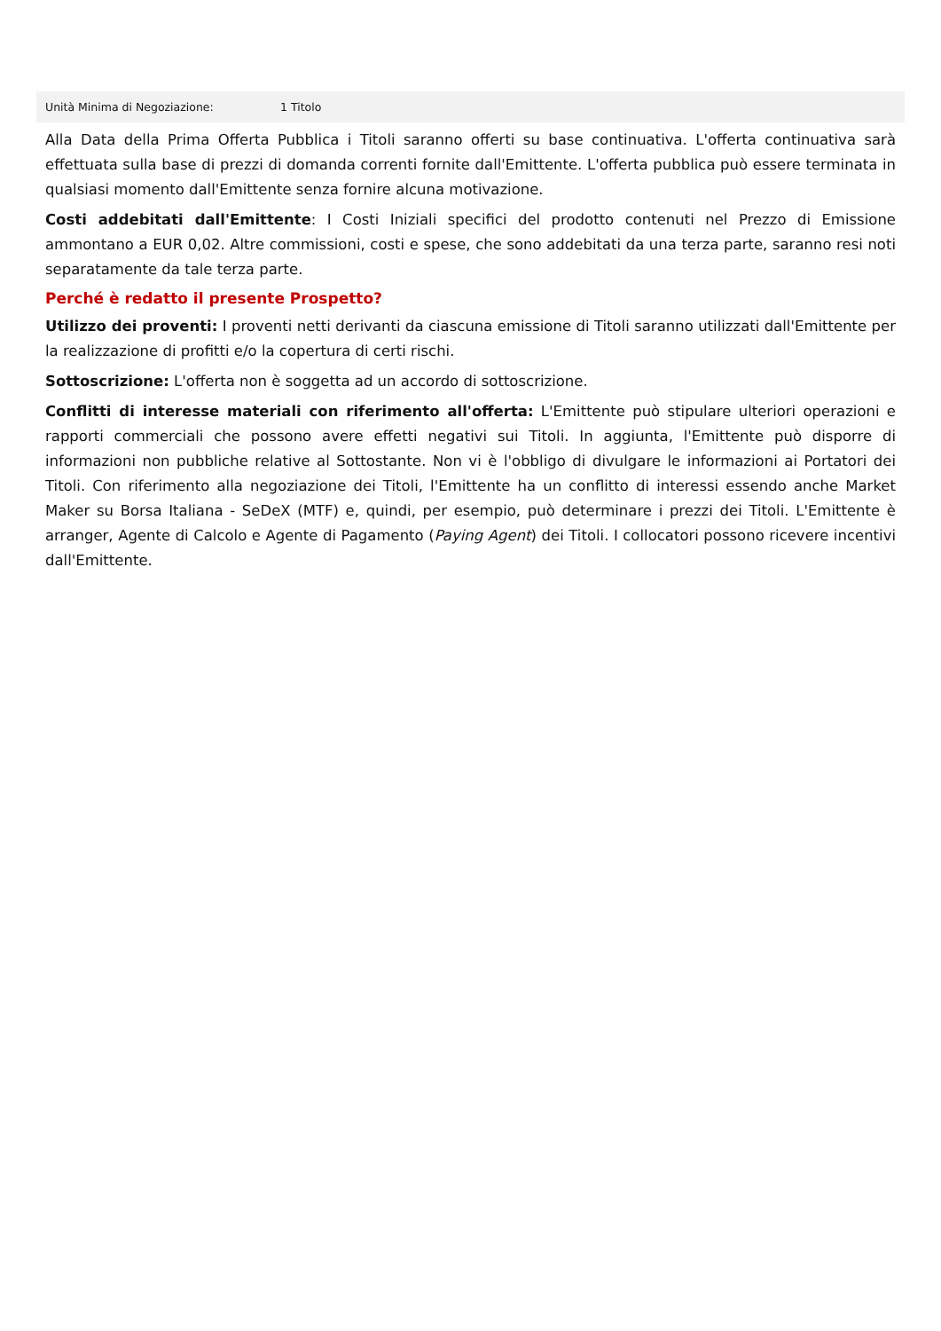| Unità Minima di Negoziazione: | 1 Titolo |
Alla Data della Prima Offerta Pubblica i Titoli saranno offerti su base continuativa. L'offerta continuativa sarà effettuata sulla base di prezzi di domanda correnti fornite dall'Emittente. L'offerta pubblica può essere terminata in qualsiasi momento dall'Emittente senza fornire alcuna motivazione.
Costi addebitati dall'Emittente: I Costi Iniziali specifici del prodotto contenuti nel Prezzo di Emissione ammontano a EUR 0,02. Altre commissioni, costi e spese, che sono addebitati da una terza parte, saranno resi noti separatamente da tale terza parte.
Perché è redatto il presente Prospetto?
Utilizzo dei proventi: I proventi netti derivanti da ciascuna emissione di Titoli saranno utilizzati dall'Emittente per la realizzazione di profitti e/o la copertura di certi rischi.
Sottoscrizione: L'offerta non è soggetta ad un accordo di sottoscrizione.
Conflitti di interesse materiali con riferimento all'offerta: L'Emittente può stipulare ulteriori operazioni e rapporti commerciali che possono avere effetti negativi sui Titoli. In aggiunta, l'Emittente può disporre di informazioni non pubbliche relative al Sottostante. Non vi è l'obbligo di divulgare le informazioni ai Portatori dei Titoli. Con riferimento alla negoziazione dei Titoli, l'Emittente ha un conflitto di interessi essendo anche Market Maker su Borsa Italiana - SeDeX (MTF) e, quindi, per esempio, può determinare i prezzi dei Titoli. L'Emittente è arranger, Agente di Calcolo e Agente di Pagamento (Paying Agent) dei Titoli. I collocatori possono ricevere incentivi dall'Emittente.